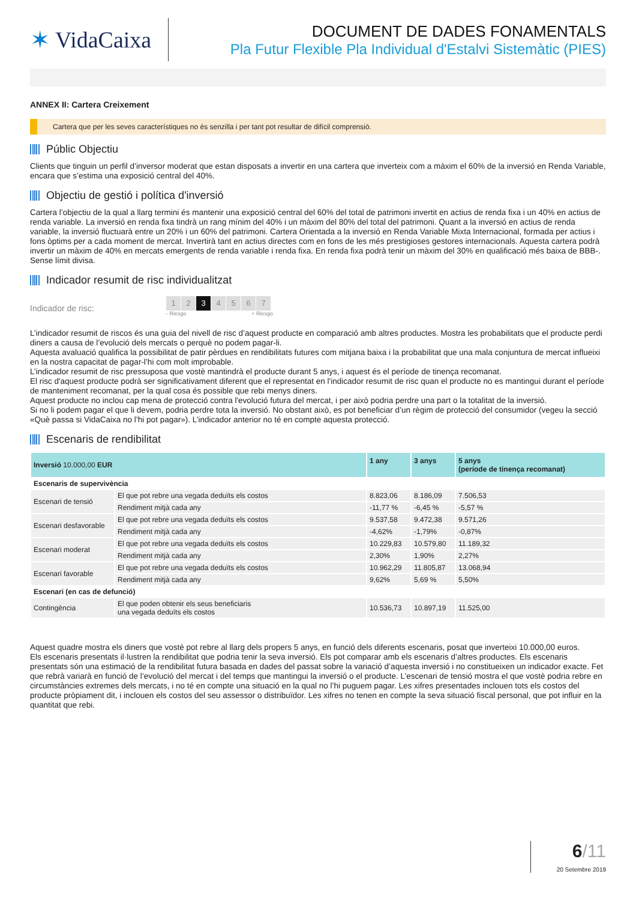✶ VidaCaixa
DOCUMENT DE DADES FONAMENTALS
Pla Futur Flexible Pla Individual d'Estalvi Sistemàtic (PIES)
ANNEX II: Cartera Creixement
Cartera que per les seves característiques no és senzilla i per tant pot resultar de difícil comprensió.
Públic Objectiu
Clients que tinguin un perfil d’inversor moderat que estan disposats a invertir en una cartera que inverteix com a màxim el 60% de la inversió en Renda Variable, encara que s’estima una exposició central del 40%.
Objectiu de gestió i política d'inversió
Cartera l’objectiu de la qual a llarg termini és mantenir una exposició central del 60% del total de patrimoni invertit en actius de renda fixa i un 40% en actius de renda variable. La inversió en renda fixa tindrà un rang mínim del 40% i un màxim del 80% del total del patrimoni. Quant a la inversió en actius de renda variable, la inversió fluctuarà entre un 20% i un 60% del patrimoni. Cartera Orientada a la inversió en Renda Variable Mixta Internacional, formada per actius i fons òptims per a cada moment de mercat. Invertirà tant en actius directes com en fons de les més prestigioses gestores internacionals. Aquesta cartera podrà invertir un màxim de 40% en mercats emergents de renda variable i renda fixa. En renda fixa podrà tenir un màxim del 30% en qualificació més baixa de BBB-. Sense límit divisa.
Indicador resumit de risc individualitzat
Indicador de risc:
1 2 3 4567
- Riesgo + Riesgo
L’indicador resumit de riscos és una guia del nivell de risc d’aquest producte en comparació amb altres productes. Mostra les probabilitats que el producte perdi diners a causa de l’evolució dels mercats o perquè no podem pagar-li.
Aquesta avaluació qualifica la possibilitat de patir pèrdues en rendibilitats futures com mitjana baixa i la probabilitat que una mala conjuntura de mercat influeixi en la nostra capacitat de pagar-l’hi com molt improbable.
L’indicador resumit de risc pressuposa que vostè mantindrà el producte durant 5 anys, i aquest és el període de tinença recomanat.
El risc d'aquest producte podrà ser significativament diferent que el representat en l'indicador resumit de risc quan el producte no es mantingui durant el període de manteniment recomanat, per la qual cosa és possible que rebi menys diners.
Aquest producte no inclou cap mena de protecció contra l'evolució futura del mercat, i per això podria perdre una part o la totalitat de la inversió.
Si no li podem pagar el que li devem, podria perdre tota la inversió. No obstant això, es pot beneficiar d’un règim de protecció del consumidor (vegeu la secció «Què passa si VidaCaixa no l’hi pot pagar»). L’indicador anterior no té en compte aquesta protecció.
Escenaris de rendibilitat
| Inversió 10.000,00 EUR | | 1 any | 3 anys | 5 anys (període de tinença recomanat) |
| --- | --- | --- | --- | --- |
| Escenaris de supervivència | | | | |
| Escenari de tensió | El que pot rebre una vegada deduïts els costos | 8.823,06 | 8.186,09 | 7.506,53 |
| | Rendiment mitjà cada any | -11,77 % | -6,45 % | -5,57 % |
| Escenari desfavorable | El que pot rebre una vegada deduïts els costos | 9.537,58 | 9.472,38 | 9.571,26 |
| | Rendiment mitjà cada any | -4,62% | -1,79% | -0,87% |
| Escenari moderat | El que pot rebre una vegada deduïts els costos | 10.229,83 | 10.579,80 | 11.189,32 |
| | Rendiment mitjà cada any | 2,30% | 1,90% | 2,27% |
| Escenari favorable | El que pot rebre una vegada deduïts els costos | 10.962,29 | 11.805,87 | 13.068,94 |
| | Rendiment mitjà cada any | 9,62% | 5,69 % | 5,50% |
| Escenari (en cas de defunció) | | | | |
| Contingència | El que poden obtenir els seus beneficiaris una vegada deduïts els costos | 10.536,73 | 10.897,19 | 11.525,00 |
Aquest quadre mostra els diners que vostè pot rebre al llarg dels propers 5 anys, en funció dels diferents escenaris, posat que inverteixi 10.000,00 euros.
Els escenaris presentats il·lustren la rendibilitat que podria tenir la seva inversió. Els pot comparar amb els escenaris d’altres productes. Els escenaris presentats són una estimació de la rendibilitat futura basada en dades del passat sobre la variació d’aquesta inversió i no constitueixen un indicador exacte. Fet que rebrà variarà en funció de l’evolució del mercat i del temps que mantingui la inversió o el producte. L’escenari de tensió mostra el que vostè podria rebre en circumstàncies extremes dels mercats, i no té en compte una situació en la qual no l’hi puguem pagar. Les xifres presentades inclouen tots els costos del producte pròpiament dit, i inclouen els costos del seu assessor o distribuïdor. Les xifres no tenen en compte la seva situació fiscal personal, que pot influir en la quantitat que rebi.
6/11
20 Setembre 2019